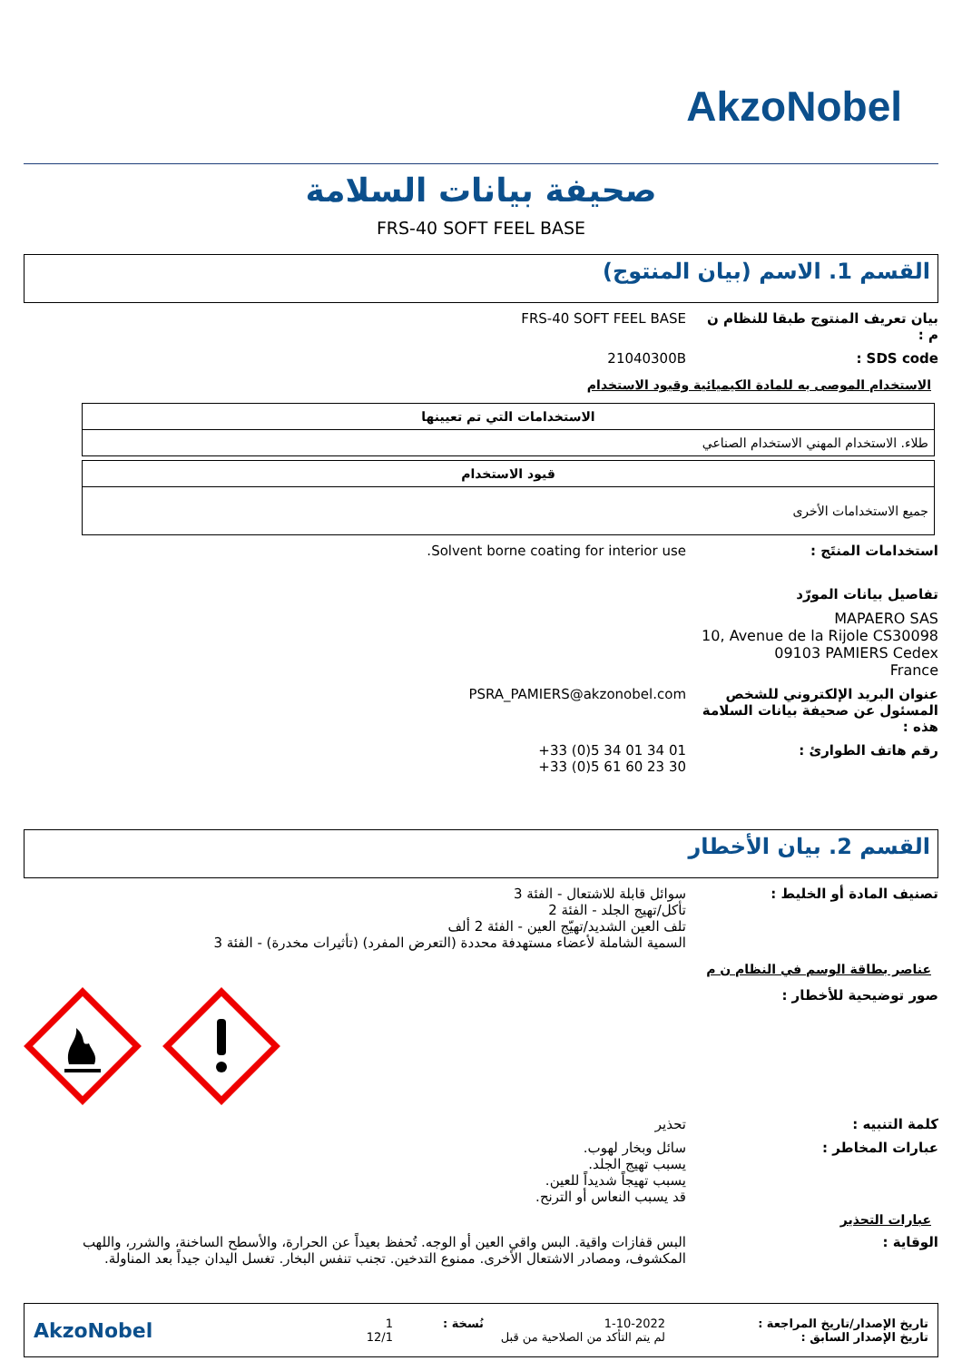AkzoNobel
صحيفة بيانات السلامة
FRS-40 SOFT FEEL BASE
القسم 1. الاسم (بيان المنتوج)
FRS-40 SOFT FEEL BASE بيان تعريف المنتوج طبقا للنظام ن م :
21040300B SDS code :
الاستخدام الموصى به للمادة الكيميائية وقيود الاستخدام
| الاستخدامات التي تم تعيينها |
| --- |
| طلاء. الاستخدام المهني الاستخدام الصناعي |
| قيود الاستخدام |
| --- |
| جميع الاستخدامات الأخرى |
Solvent borne coating for interior use.
استخدامات المنتَج :
تفاصيل بيانات المورّد
MAPAERO SAS
10, Avenue de la Rijole CS30098
09103 PAMIERS Cedex
France
PSRA_PAMIERS@akzonobel.com عنوان البريد الإلكتروني للشخص المسئول عن صحيفة بيانات السلامة هذه :
+33 (0)5 34 01 34 01
+33 (0)5 61 60 23 30
رقم هاتف الطوارئ :
القسم 2. بيان الأخطار
سوائل قابلة للاشتعال - الفئة 3
تأكل/تهيج الجلد - الفئة 2
تلف العين الشديد/تهيّج العين - الفئة 2 ألف
السمية الشاملة لأعضاء مستهدفة محددة (التعرض المفرد) (تأثيرات مخدرة) - الفئة 3
تصنيف المادة أو الخليط :
عناصر بطاقة الوسم في النظام ن م
صور توضيحية للأخطار :
تحذير كلمة التنبيه :
سائل وبخار لهوب.
يسبب تهيج الجلد.
يسبب تهيجاً شديداً للعين.
قد يسبب النعاس أو الترنح.
عبارات المخاطر :
عبارات التحذير
البس قفازات واقية. البس واقي العين أو الوجه. تُحفظ بعيداً عن الحرارة، والأسطح الساخنة، والشرر، واللهب المكشوف، ومصادر الاشتعال الأخرى. ممنوع التدخين. تجنب تنفس البخار. تغسل اليدان جيداً بعد المناولة.
الوقاية :
تاريخ الإصدار/تاريخ المراجعة :
تاريخ الإصدار السابق :
1-10-2022
لم يتم التأكد من الصلاحية من قبل
نُسخة :
1
12/1
AkzoNobel